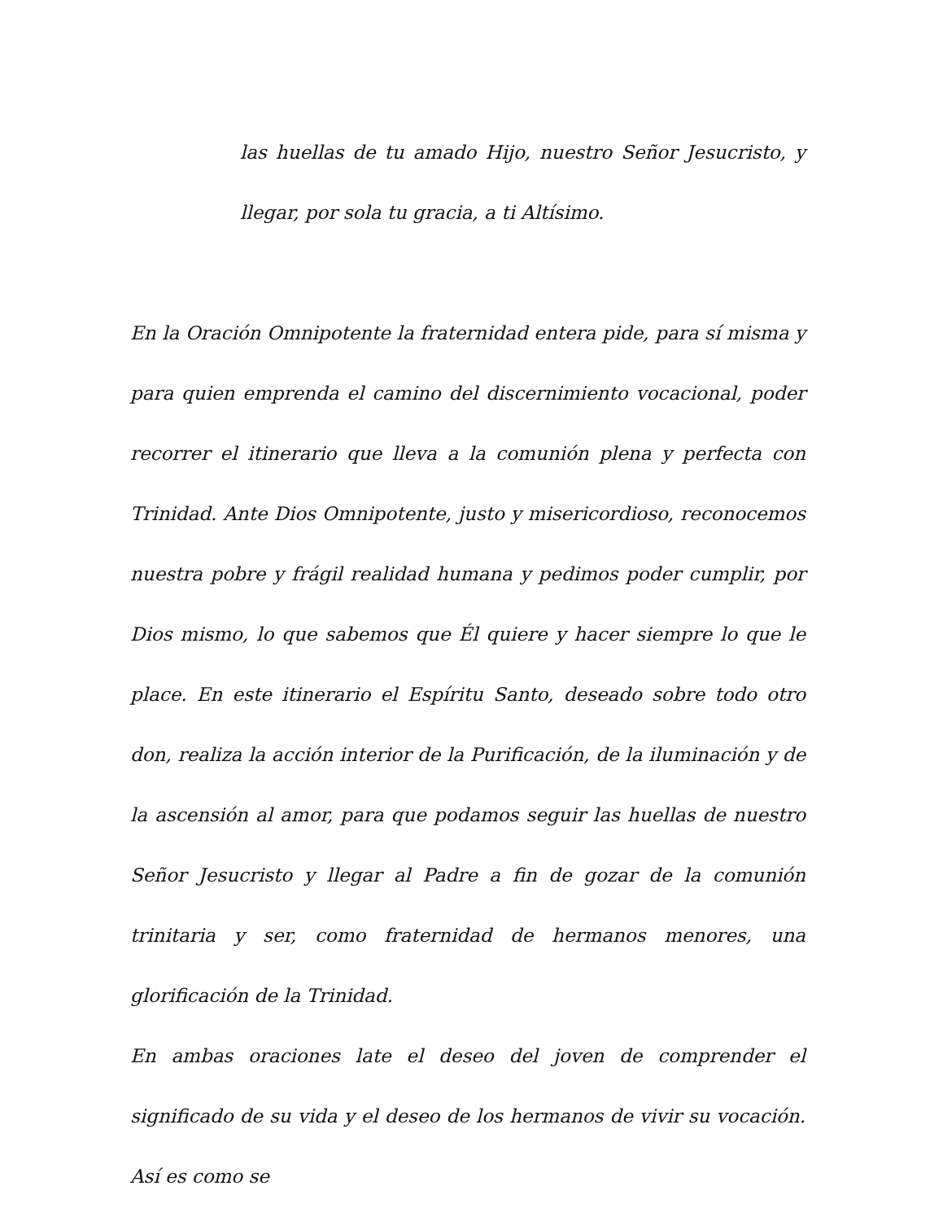las huellas de tu amado Hijo, nuestro Señor Jesucristo, y llegar, por sola tu gracia, a ti Altísimo.
En la Oración Omnipotente la fraternidad entera pide, para sí misma y para quien emprenda el camino del discernimiento vocacional, poder recorrer el itinerario que lleva a la comunión plena y perfecta con Trinidad. Ante Dios Omnipotente, justo y misericordioso, reconocemos nuestra pobre y frágil realidad humana y pedimos poder cumplir, por Dios mismo, lo que sabemos que Él quiere y hacer siempre lo que le place. En este itinerario el Espíritu Santo, deseado sobre todo otro don, realiza la acción interior de la Purificación, de la iluminación y de la ascensión al amor, para que podamos seguir las huellas de nuestro Señor Jesucristo y llegar al Padre a fin de gozar de la comunión trinitaria y ser, como fraternidad de hermanos menores, una glorificación de la Trinidad.
En ambas oraciones late el deseo del joven de comprender el significado de su vida y el deseo de los hermanos de vivir su vocación. Así es como se